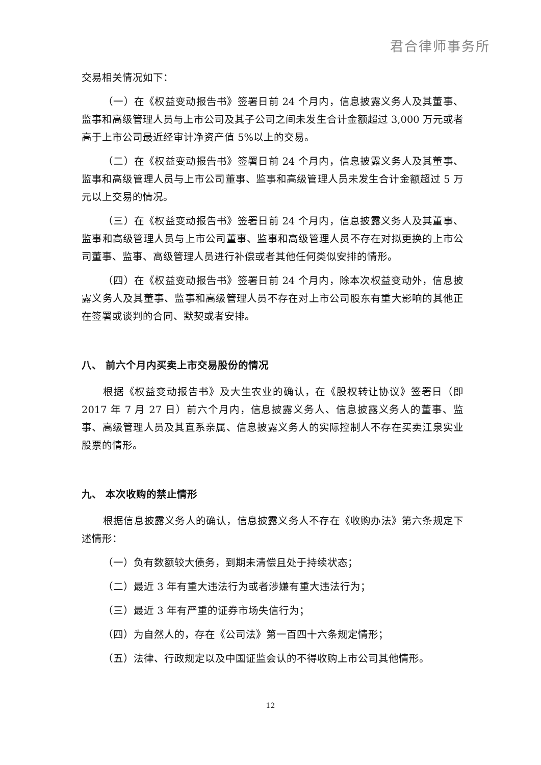君合律师事务所
交易相关情况如下：
（一）在《权益变动报告书》签署日前 24 个月内，信息披露义务人及其董事、监事和高级管理人员与上市公司及其子公司之间未发生合计金额超过 3,000 万元或者高于上市公司最近经审计净资产值 5%以上的交易。
（二）在《权益变动报告书》签署日前 24 个月内，信息披露义务人及其董事、监事和高级管理人员与上市公司董事、监事和高级管理人员未发生合计金额超过 5 万元以上交易的情况。
（三）在《权益变动报告书》签署日前 24 个月内，信息披露义务人及其董事、监事和高级管理人员与上市公司董事、监事和高级管理人员不存在对拟更换的上市公司董事、监事、高级管理人员进行补偿或者其他任何类似安排的情形。
（四）在《权益变动报告书》签署日前 24 个月内，除本次权益变动外，信息披露义务人及其董事、监事和高级管理人员不存在对上市公司股东有重大影响的其他正在签署或谈判的合同、默契或者安排。
八、 前六个月内买卖上市交易股份的情况
根据《权益变动报告书》及大生农业的确认，在《股权转让协议》签署日（即 2017 年 7 月 27 日）前六个月内，信息披露义务人、信息披露义务人的董事、监事、高级管理人员及其直系亲属、信息披露义务人的实际控制人不存在买卖江泉实业股票的情形。
九、 本次收购的禁止情形
根据信息披露义务人的确认，信息披露义务人不存在《收购办法》第六条规定下述情形：
（一）负有数额较大债务，到期未清偿且处于持续状态；
（二）最近 3 年有重大违法行为或者涉嫌有重大违法行为；
（三）最近 3 年有严重的证券市场失信行为；
（四）为自然人的，存在《公司法》第一百四十六条规定情形；
（五）法律、行政规定以及中国证监会认的不得收购上市公司其他情形。
12